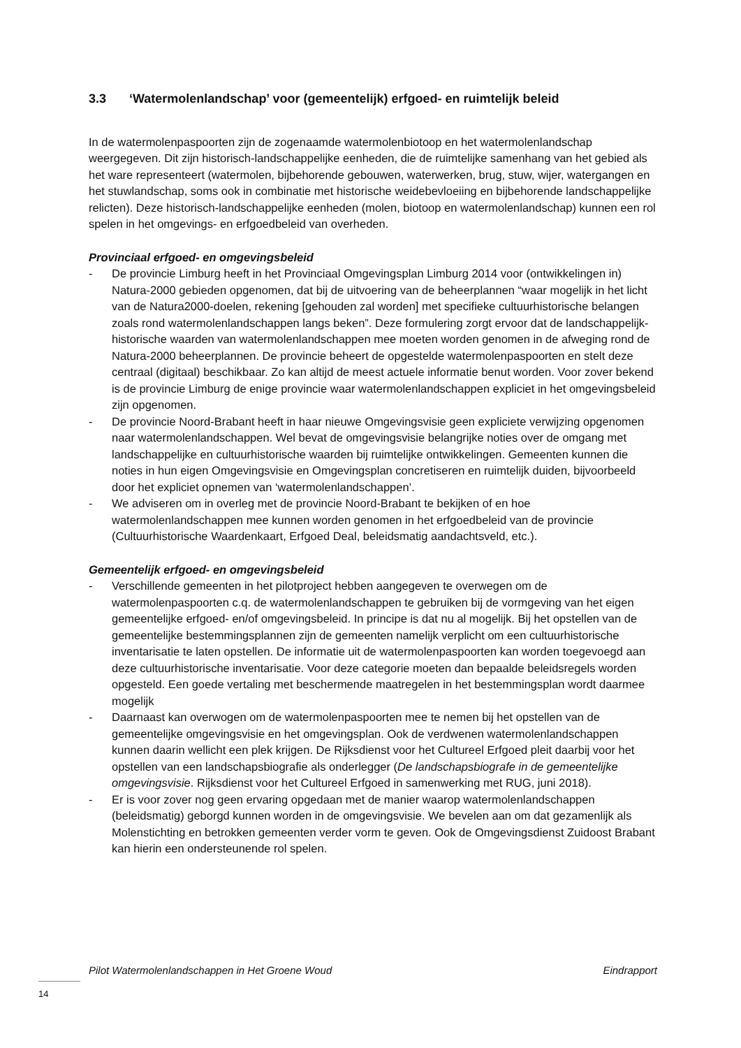3.3 ‘Watermolenlandschap’ voor (gemeentelijk) erfgoed- en ruimtelijk beleid
In de watermolenpaspoorten zijn de zogenaamde watermolenbiotoop en het watermolenlandschap weergegeven. Dit zijn historisch-landschappelijke eenheden, die de ruimtelijke samenhang van het gebied als het ware representeert (watermolen, bijbehorende gebouwen, waterwerken, brug, stuw, wijer, watergangen en het stuwlandschap, soms ook in combinatie met historische weidebevloeiing en bijbehorende landschappelijke relicten). Deze historisch-landschappelijke eenheden (molen, biotoop en watermolenlandschap) kunnen een rol spelen in het omgevings- en erfgoedbeleid van overheden.
Provinciaal erfgoed- en omgevingsbeleid
- De provincie Limburg heeft in het Provinciaal Omgevingsplan Limburg 2014 voor (ontwikkelingen in) Natura-2000 gebieden opgenomen, dat bij de uitvoering van de beheerplannen “waar mogelijk in het licht van de Natura2000-doelen, rekening [gehouden zal worden] met specifieke cultuurhistorische belangen zoals rond watermolenlandschappen langs beken”. Deze formulering zorgt ervoor dat de landschappelijk-historische waarden van watermolenlandschappen mee moeten worden genomen in de afweging rond de Natura-2000 beheerplannen. De provincie beheert de opgestelde watermolenpaspoorten en stelt deze centraal (digitaal) beschikbaar. Zo kan altijd de meest actuele informatie benut worden. Voor zover bekend is de provincie Limburg de enige provincie waar watermolenlandschappen expliciet in het omgevingsbeleid zijn opgenomen.
- De provincie Noord-Brabant heeft in haar nieuwe Omgevingsvisie geen expliciete verwijzing opgenomen naar watermolenlandschappen. Wel bevat de omgevingsvisie belangrijke noties over de omgang met landschappelijke en cultuurhistorische waarden bij ruimtelijke ontwikkelingen. Gemeenten kunnen die noties in hun eigen Omgevingsvisie en Omgevingsplan concretiseren en ruimtelijk duiden, bijvoorbeeld door het expliciet opnemen van ‘watermolenlandschappen’.
- We adviseren om in overleg met de provincie Noord-Brabant te bekijken of en hoe watermolenlandschappen mee kunnen worden genomen in het erfgoedbeleid van de provincie (Cultuurhistorische Waardenkaart, Erfgoed Deal, beleidsmatig aandachtsveld, etc.).
Gemeentelijk erfgoed- en omgevingsbeleid
- Verschillende gemeenten in het pilotproject hebben aangegeven te overwegen om de watermolenpaspoorten c.q. de watermolenlandschappen te gebruiken bij de vormgeving van het eigen gemeentelijke erfgoed- en/of omgevingsbeleid. In principe is dat nu al mogelijk. Bij het opstellen van de gemeentelijke bestemmingsplannen zijn de gemeenten namelijk verplicht om een cultuurhistorische inventarisatie te laten opstellen. De informatie uit de watermolenpaspoorten kan worden toegevoegd aan deze cultuurhistorische inventarisatie. Voor deze categorie moeten dan bepaalde beleidsregels worden opgesteld. Een goede vertaling met beschermende maatregelen in het bestemmingsplan wordt daarmee mogelijk
- Daarnaast kan overwogen om de watermolenpaspoorten mee te nemen bij het opstellen van de gemeentelijke omgevingsvisie en het omgevingsplan. Ook de verdwenen watermolenlandschappen kunnen daarin wellicht een plek krijgen. De Rijksdienst voor het Cultureel Erfgoed pleit daarbij voor het opstellen van een landschapsbiografie als onderlegger (De landschapsbiografe in de gemeentelijke omgevingsvisie. Rijksdienst voor het Cultureel Erfgoed in samenwerking met RUG, juni 2018).
- Er is voor zover nog geen ervaring opgedaan met de manier waarop watermolenlandschappen (beleidsmatig) geborgd kunnen worden in de omgevingsvisie. We bevelen aan om dat gezamenlijk als Molenstichting en betrokken gemeenten verder vorm te geven. Ook de Omgevingsdienst Zuidoost Brabant kan hierin een ondersteunende rol spelen.
Pilot Watermolenlandschappen in Het Groene Woud Eindrapport
14